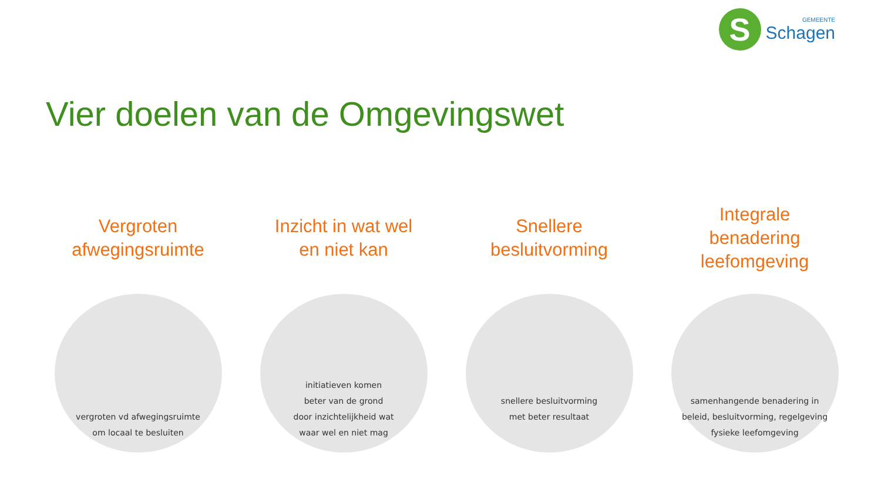S
GEMEENTE
Schagen
Vier doelen van de Omgevingswet
Vergroten
afwegingsruimte
vergroten vd afwegingsruimte
om locaal te besluiten
Inzicht in wat wel
en niet kan
initiatieven komen
beter van de grond
door inzichtelijkheid wat
waar wel en niet mag
Snellere
besluitvorming
snellere besluitvorming
met beter resultaat
Integrale
benadering
leefomgeving
samenhangende benadering in
beleid, besluitvorming, regelgeving
fysieke leefomgeving